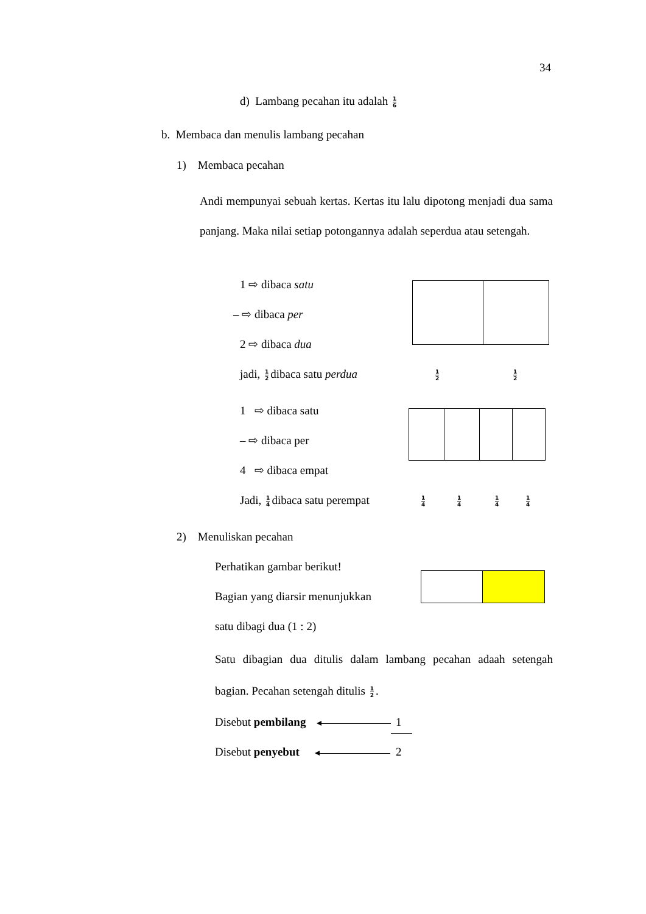34
d) Lambang pecahan itu adalah 1 6
b. Membaca dan menulis lambang pecahan
1) Membaca pecahan
Andi mempunyai sebuah kertas. Kertas itu lalu dipotong menjadi dua sama panjang. Maka nilai setiap potongannya adalah seperdua atau setengah.
1 ⇨ dibaca satu
– ⇨ dibaca per
2 ⇨ dibaca dua
jadi, 1 2 dibaca satu perdua 1 2 1 2
1 ⇨ dibaca satu
– ⇨ dibaca per
4 ⇨ dibaca empat
Jadi, 1 4 dibaca satu perempat 1 4 1 4 1 4 1 4
2) Menuliskan pecahan
Perhatikan gambar berikut!
Bagian yang diarsir menunjukkan
satu dibagi dua (1 : 2)
Satu dibagian dua ditulis dalam lambang pecahan adaah setengah bagian. Pecahan setengah ditulis 1 2.
Disebut pembilang 1
Disebut penyebut 2